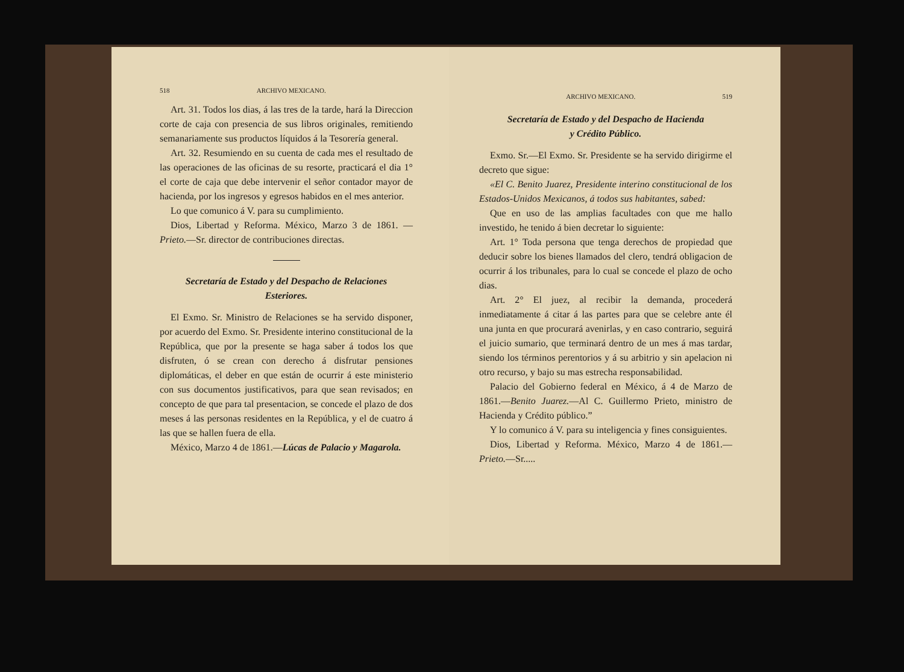518 ARCHIVO MEXICANO.
Art. 31. Todos los dias, á las tres de la tarde, hará la Direccion corte de caja con presencia de sus libros originales, remitiendo semanariamente sus productos líquidos á la Tesorería general.
Art. 32. Resumiendo en su cuenta de cada mes el resultado de las operaciones de las oficinas de su resorte, practicará el dia 1° el corte de caja que debe intervenir el señor contador mayor de hacienda, por los ingresos y egresos habidos en el mes anterior.
Lo que comunico á V. para su cumplimiento.
Dios, Libertad y Reforma. México, Marzo 3 de 1861. —Prieto.—Sr. director de contribuciones directas.
Secretaría de Estado y del Despacho de Relaciones
Esteriores.
El Exmo. Sr. Ministro de Relaciones se ha servido disponer, por acuerdo del Exmo. Sr. Presidente interino constitucional de la República, que por la presente se haga saber á todos los que disfruten, ó se crean con derecho á disfrutar pensiones diplomáticas, el deber en que están de ocurrir á este ministerio con sus documentos justificativos, para que sean revisados; en concepto de que para tal presentacion, se concede el plazo de dos meses á las personas residentes en la República, y el de cuatro á las que se hallen fuera de ella.
México, Marzo 4 de 1861.—Lúcas de Palacio y Magarola.
ARCHIVO MEXICANO. 519
Secretaría de Estado y del Despacho de Hacienda
y Crédito Público.
Exmo. Sr.—El Exmo. Sr. Presidente se ha servido dirigirme el decreto que sigue:
«El C. Benito Juarez, Presidente interino constitucional de los Estados-Unidos Mexicanos, á todos sus habitantes, sabed:
Que en uso de las amplias facultades con que me hallo investido, he tenido á bien decretar lo siguiente:
Art. 1° Toda persona que tenga derechos de propiedad que deducir sobre los bienes llamados del clero, tendrá obligacion de ocurrir á los tribunales, para lo cual se concede el plazo de ocho dias.
Art. 2° El juez, al recibir la demanda, procederá inmediatamente á citar á las partes para que se celebre ante él una junta en que procurará avenirlas, y en caso contrario, seguirá el juicio sumario, que terminará dentro de un mes á mas tardar, siendo los términos perentorios y á su arbitrio y sin apelacion ni otro recurso, y bajo su mas estrecha responsabilidad.
Palacio del Gobierno federal en México, á 4 de Marzo de 1861.—Benito Juarez.—Al C. Guillermo Prieto, ministro de Hacienda y Crédito público.”
Y lo comunico á V. para su inteligencia y fines consiguientes.
Dios, Libertad y Reforma. México, Marzo 4 de 1861.—Prieto.—Sr.....